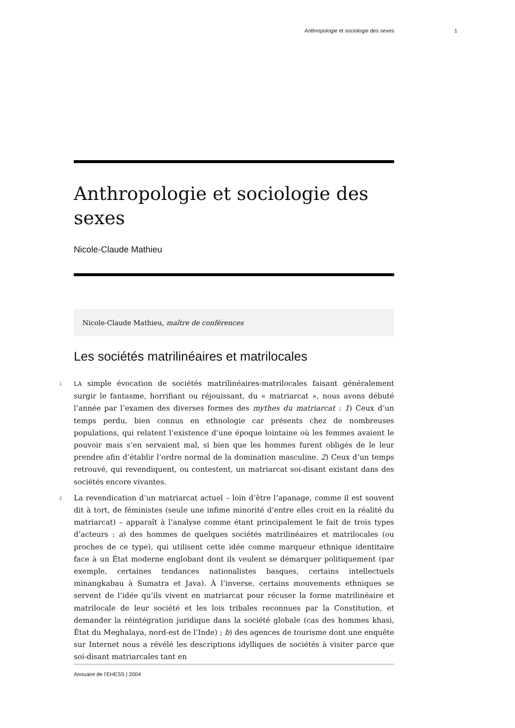Anthropologie et sociologie des sexes 1
Anthropologie et sociologie des sexes
Nicole-Claude Mathieu
Nicole-Claude Mathieu, maître de conférences
Les sociétés matrilinéaires et matrilocales
1 LA simple évocation de sociétés matrilinéaires-matrilocales faisant généralement surgir le fantasme, horrifiant ou réjouissant, du « matriarcat », nous avons débuté l’année par l’examen des diverses formes des mythes du matriarcat : 1) Ceux d’un temps perdu, bien connus en ethnologie car présents chez de nombreuses populations, qui relatent l’existence d’une époque lointaine où les femmes avaient le pouvoir mais s’en servaient mal, si bien que les hommes furent obligés de le leur prendre afin d’établir l’ordre normal de la domination masculine. 2) Ceux d’un temps retrouvé, qui revendiquent, ou contestent, un matriarcat soi-disant existant dans des sociétés encore vivantes.
2 La revendication d’un matriarcat actuel – loin d’être l’apanage, comme il est souvent dit à tort, de féministes (seule une infime minorité d’entre elles croit en la réalité du matriarcat) – apparaît à l’analyse comme étant principalement le fait de trois types d’acteurs : a) des hommes de quelques sociétés matrilinéaires et matrilocales (ou proches de ce type), qui utilisent cette idée comme marqueur ethnique identitaire face à un État moderne englobant dont ils veulent se démarquer politiquement (par exemple, certaines tendances nationalistes basques, certains intellectuels minangkabau à Sumatra et Java). À l’inverse, certains mouvements ethniques se servent de l’idée qu’ils vivent en matriarcat pour récuser la forme matrilinéaire et matrilocale de leur société et les lois tribales reconnues par la Constitution, et demander la réintégration juridique dans la société globale (cas des hommes khasi, État du Meghalaya, nord-est de l’Inde) ; b) des agences de tourisme dont une enquête sur Internet nous a révélé les descriptions idylliques de sociétés à visiter parce que soi-disant matriarcales tant en
Annuaire de l’EHESS | 2004